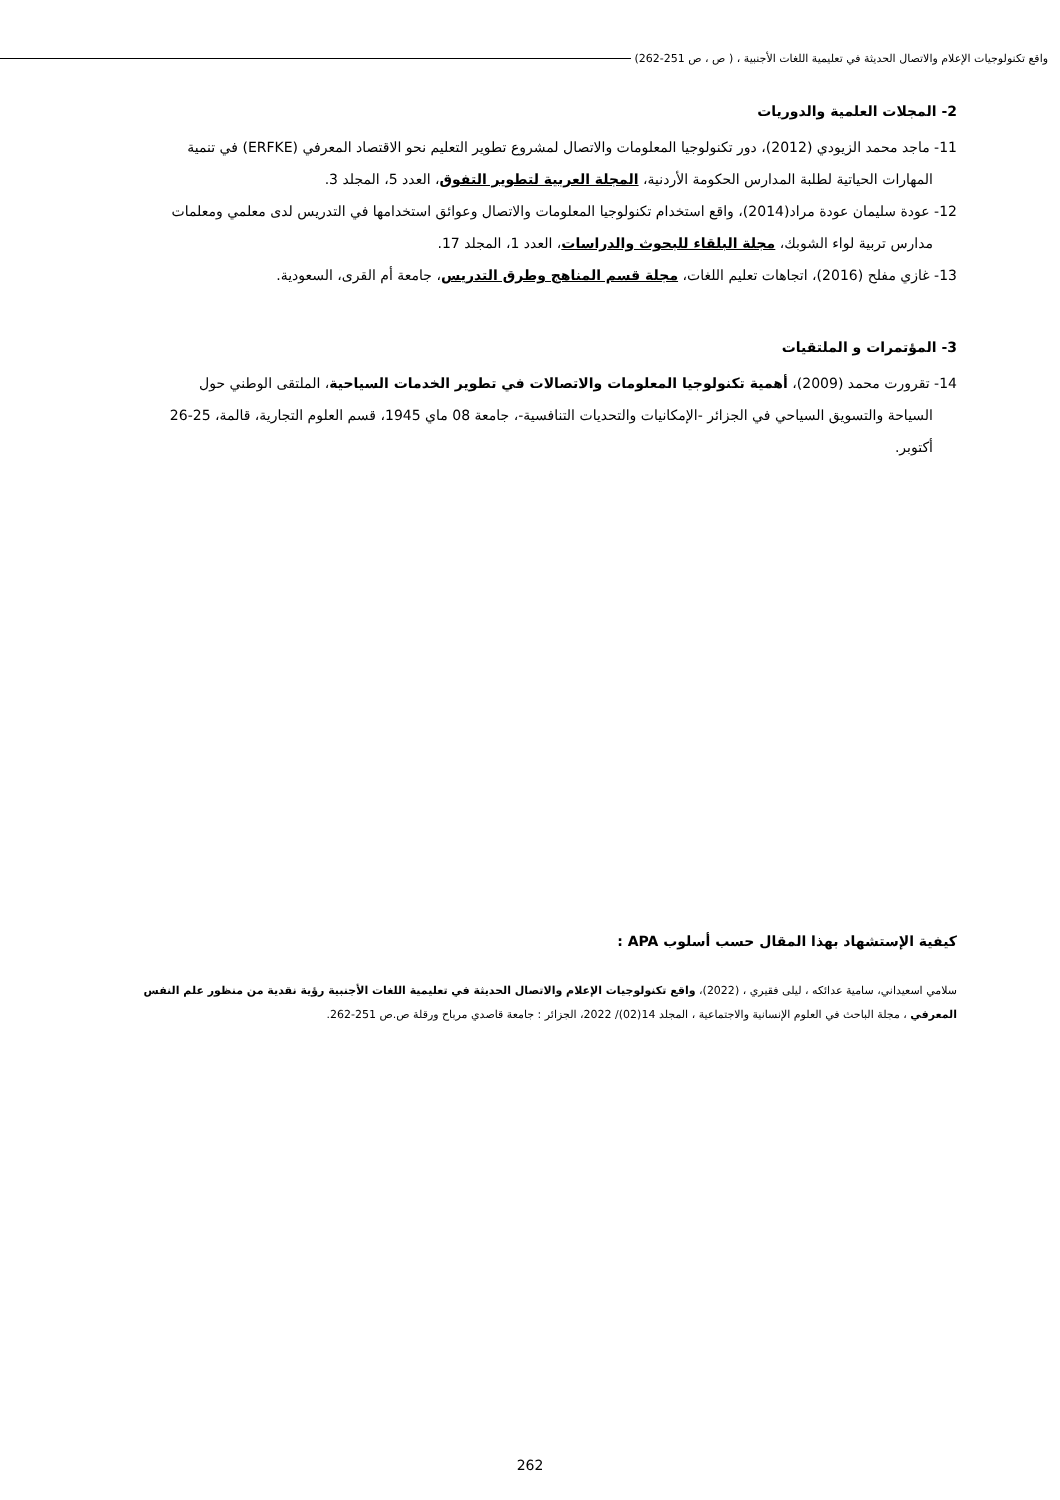واقع تكنولوجيات الإعلام والاتصال الحديثة في تعليمية اللغات الأجنبية ، ( ص ، ص 251-262)
2- المجلات العلمية والدوريات
11- ماجد محمد الزيودي (2012)، دور تكنولوجيا المعلومات والاتصال لمشروع تطوير التعليم نحو الاقتصاد المعرفي (ERFKE) في تنمية المهارات الحياتية لطلبة المدارس الحكومة الأردنية، المجلة العربية لتطوير التفوق، العدد 5، المجلد 3.
12- عودة سليمان عودة مراد(2014)، واقع استخدام تكنولوجيا المعلومات والاتصال وعوائق استخدامها في التدريس لدى معلمي ومعلمات مدارس تربية لواء الشوبك، مجلة البلقاء للبحوث والدراسات، العدد 1، المجلد 17.
13- غازي مفلح (2016)، اتجاهات تعليم اللغات، مجلة قسم المناهج وطرق التدريس، جامعة أم القرى، السعودية.
3- المؤتمرات و الملتقيات
14- تقرورت محمد (2009)، أهمية تكنولوجيا المعلومات والاتصالات في تطوير الخدمات السياحية، الملتقى الوطني حول السياحة والتسويق السياحي في الجزائر -الإمكانيات والتحديات التنافسية-، جامعة 08 ماي 1945، قسم العلوم التجارية، قالمة، 25-26 أكتوبر.
كيفية الإستشهاد بهذا المقال حسب أسلوب APA :
سلامي اسعيداني، سامية عدائكه ، ليلى فقيري ، (2022)، واقع تكنولوجيات الإعلام والاتصال الحديثة في تعليمية اللغات الأجنبية رؤية نقدية من منظور علم النفس المعرفي ، مجلة الباحث في العلوم الإنسانية والاجتماعية ، المجلد 14(02)/ 2022، الجزائر : جامعة قاصدي مرباح ورقلة ص.ص 251-262.
262